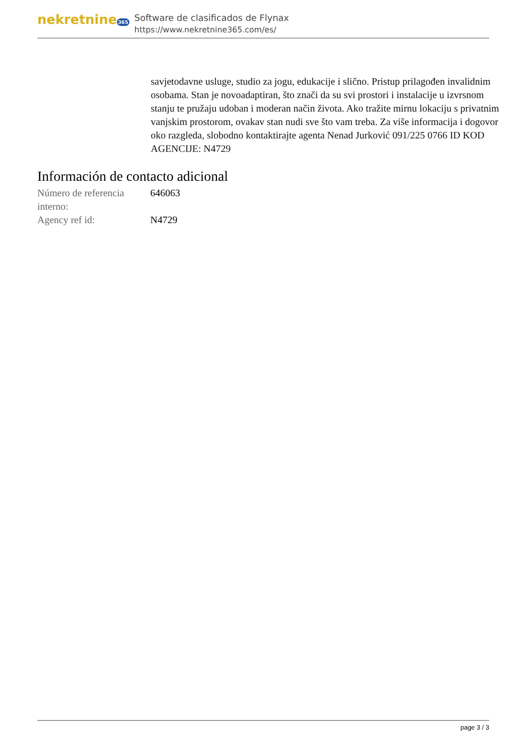nekretnine365
Software de clasificados de Flynax
https://www.nekretnine365.com/es/
savjetodavne usluge, studio za jogu, edukacije i slično. Pristup prilagođen invalidnim osobama. Stan je novoadaptiran, što znači da su svi prostori i instalacije u izvrsnom stanju te pružaju udoban i moderan način života. Ako tražite mirnu lokaciju s privatnim vanjskim prostorom, ovakav stan nudi sve što vam treba. Za više informacija i dogovor oko razgleda, slobodno kontaktirajte agenta Nenad Jurković 091/225 0766 ID KOD AGENCIJE: N4729
Información de contacto adicional
| Número de referencia interno: | 646063 |
| Agency ref id: | N4729 |
page 3 / 3